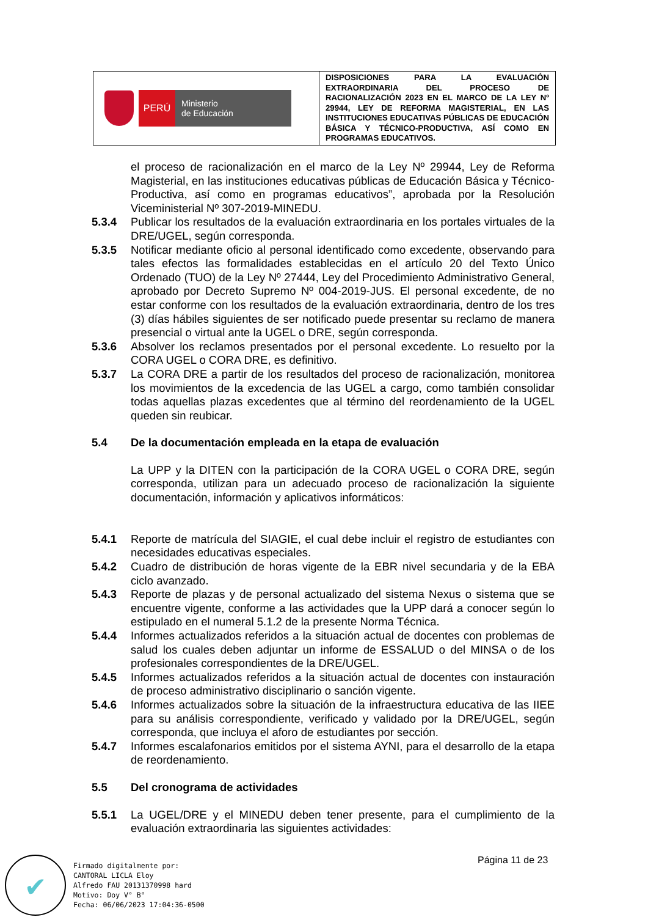| PERÚ Ministerio de Educación | DISPOSICIONES PARA LA EVALUACIÓN EXTRAORDINARIA DEL PROCESO DE RACIONALIZACIÓN 2023 EN EL MARCO DE LA LEY Nº 29944, LEY DE REFORMA MAGISTERIAL, EN LAS INSTITUCIONES EDUCATIVAS PÚBLICAS DE EDUCACIÓN BÁSICA Y TÉCNICO-PRODUCTIVA, ASÍ COMO EN PROGRAMAS EDUCATIVOS. |
el proceso de racionalización en el marco de la Ley Nº 29944, Ley de Reforma Magisterial, en las instituciones educativas públicas de Educación Básica y Técnico-Productiva, así como en programas educativos”, aprobada por la Resolución Viceministerial Nº 307-2019-MINEDU.
5.3.4 Publicar los resultados de la evaluación extraordinaria en los portales virtuales de la DRE/UGEL, según corresponda.
5.3.5 Notificar mediante oficio al personal identificado como excedente, observando para tales efectos las formalidades establecidas en el artículo 20 del Texto Único Ordenado (TUO) de la Ley Nº 27444, Ley del Procedimiento Administrativo General, aprobado por Decreto Supremo Nº 004-2019-JUS. El personal excedente, de no estar conforme con los resultados de la evaluación extraordinaria, dentro de los tres (3) días hábiles siguientes de ser notificado puede presentar su reclamo de manera presencial o virtual ante la UGEL o DRE, según corresponda.
5.3.6 Absolver los reclamos presentados por el personal excedente. Lo resuelto por la CORA UGEL o CORA DRE, es definitivo.
5.3.7 La CORA DRE a partir de los resultados del proceso de racionalización, monitorea los movimientos de la excedencia de las UGEL a cargo, como también consolidar todas aquellas plazas excedentes que al término del reordenamiento de la UGEL queden sin reubicar.
5.4 De la documentación empleada en la etapa de evaluación
La UPP y la DITEN con la participación de la CORA UGEL o CORA DRE, según corresponda, utilizan para un adecuado proceso de racionalización la siguiente documentación, información y aplicativos informáticos:
5.4.1 Reporte de matrícula del SIAGIE, el cual debe incluir el registro de estudiantes con necesidades educativas especiales.
5.4.2 Cuadro de distribución de horas vigente de la EBR nivel secundaria y de la EBA ciclo avanzado.
5.4.3 Reporte de plazas y de personal actualizado del sistema Nexus o sistema que se encuentre vigente, conforme a las actividades que la UPP dará a conocer según lo estipulado en el numeral 5.1.2 de la presente Norma Técnica.
5.4.4 Informes actualizados referidos a la situación actual de docentes con problemas de salud los cuales deben adjuntar un informe de ESSALUD o del MINSA o de los profesionales correspondientes de la DRE/UGEL.
5.4.5 Informes actualizados referidos a la situación actual de docentes con instauración de proceso administrativo disciplinario o sanción vigente.
5.4.6 Informes actualizados sobre la situación de la infraestructura educativa de las IIEE para su análisis correspondiente, verificado y validado por la DRE/UGEL, según corresponda, que incluya el aforo de estudiantes por sección.
5.4.7 Informes escalafonarios emitidos por el sistema AYNI, para el desarrollo de la etapa de reordenamiento.
5.5 Del cronograma de actividades
5.5.1 La UGEL/DRE y el MINEDU deben tener presente, para el cumplimiento de la evaluación extraordinaria las siguientes actividades:
Página 11 de 23
✔
Firmado digitalmente por:
CANTORAL LICLA Eloy
Alfredo FAU 20131370998 hard
Motivo: Doy V° B°
Fecha: 06/06/2023 17:04:36-0500